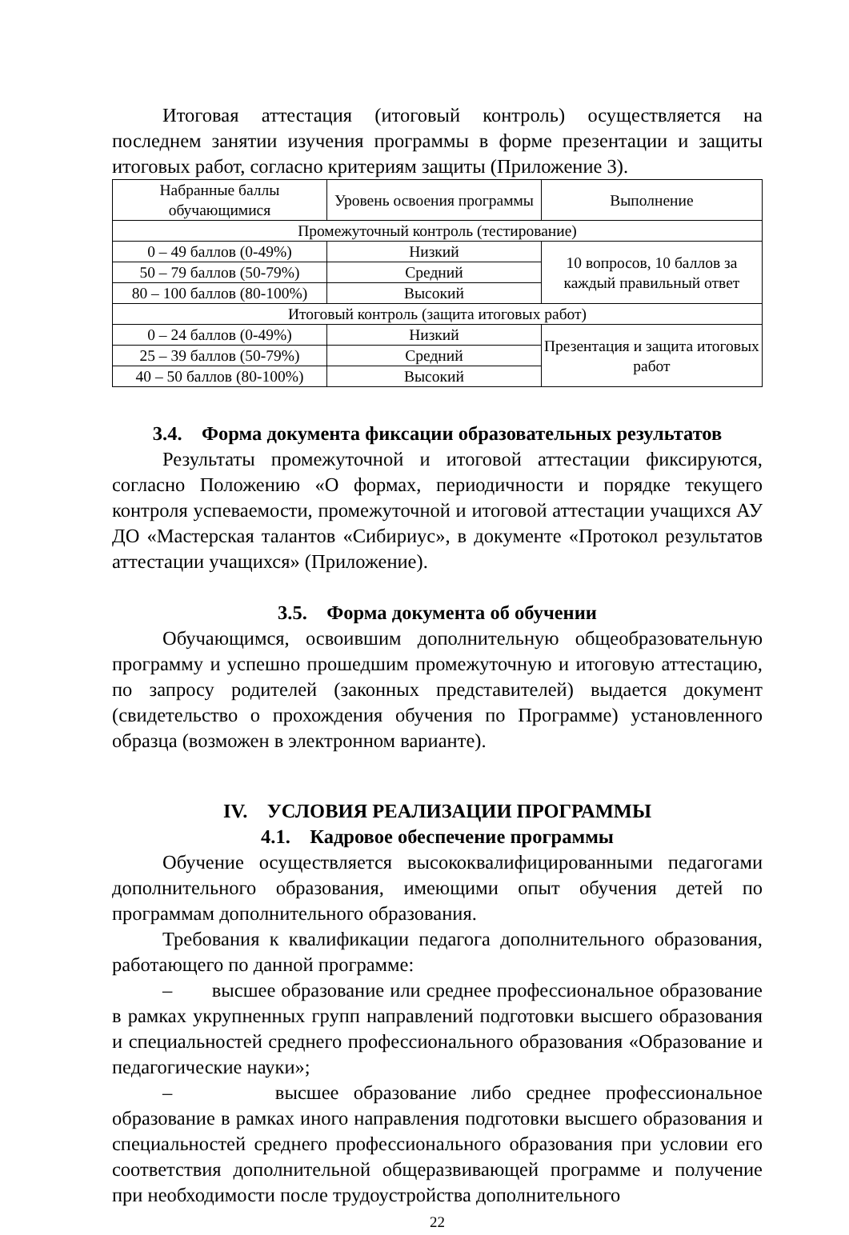Итоговая аттестация (итоговый контроль) осуществляется на последнем занятии изучения программы в форме презентации и защиты итоговых работ, согласно критериям защиты (Приложение 3).
| Набранные баллы обучающимися | Уровень освоения программы | Выполнение |
| Промежуточный контроль (тестирование) | | |
| 0 – 49 баллов (0-49%) | Низкий | 10 вопросов, 10 баллов за каждый правильный ответ |
| 50 – 79 баллов (50-79%) | Средний | |
| 80 – 100 баллов (80-100%) | Высокий | |
| Итоговый контроль (защита итоговых работ) | | |
| 0 – 24 баллов (0-49%) | Низкий | Презентация и защита итоговых работ |
| 25 – 39 баллов (50-79%) | Средний | |
| 40 – 50 баллов (80-100%) | Высокий | |
3.4. Форма документа фиксации образовательных результатов
Результаты промежуточной и итоговой аттестации фиксируются, согласно Положению «О формах, периодичности и порядке текущего контроля успеваемости, промежуточной и итоговой аттестации учащихся АУ ДО «Мастерская талантов «Сибириус», в документе «Протокол результатов аттестации учащихся» (Приложение).
3.5. Форма документа об обучении
Обучающимся, освоившим дополнительную общеобразовательную программу и успешно прошедшим промежуточную и итоговую аттестацию, по запросу родителей (законных представителей) выдается документ (свидетельство о прохождения обучения по Программе) установленного образца (возможен в электронном варианте).
IV. УСЛОВИЯ РЕАЛИЗАЦИИ ПРОГРАММЫ
4.1. Кадровое обеспечение программы
Обучение осуществляется высококвалифицированными педагогами дополнительного образования, имеющими опыт обучения детей по программам дополнительного образования.
Требования к квалификации педагога дополнительного образования, работающего по данной программе:
– высшее образование или среднее профессиональное образование в рамках укрупненных групп направлений подготовки высшего образования и специальностей среднего профессионального образования «Образование и педагогические науки»;
– высшее образование либо среднее профессиональное образование в рамках иного направления подготовки высшего образования и специальностей среднего профессионального образования при условии его соответствия дополнительной общеразвивающей программе и получение при необходимости после трудоустройства дополнительного
22